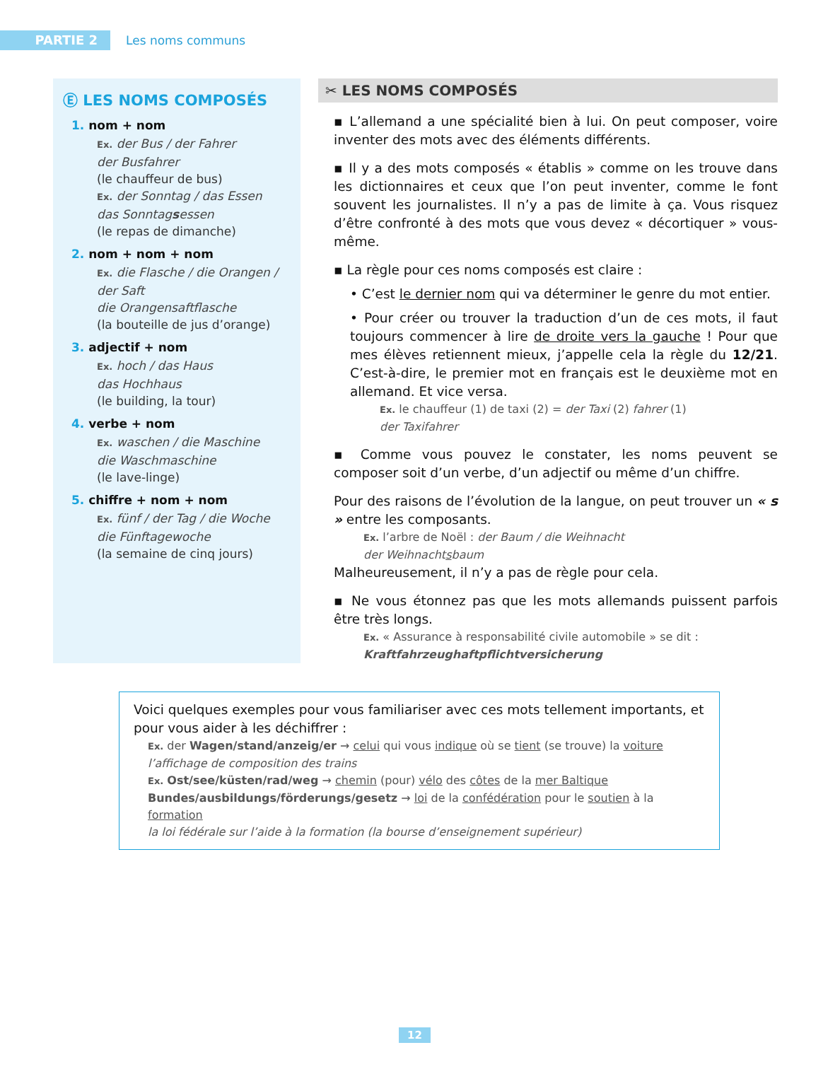PARTIE 2
Les noms communs
Ⓔ LES NOMS COMPOSÉS
1. nom + nom
Ex. der Bus / der Fahrer
der Busfahrer
(le chauffeur de bus)
Ex. der Sonntag / das Essen
das Sonntagsessen
(le repas de dimanche)
2. nom + nom + nom
Ex. die Flasche / die Orangen / der Saft
die Orangensaftflasche
(la bouteille de jus d’orange)
3. adjectif + nom
Ex. hoch / das Haus
das Hochhaus
(le building, la tour)
4. verbe + nom
Ex. waschen / die Maschine
die Waschmaschine
(le lave-linge)
5. chiffre + nom + nom
Ex. fünf / der Tag / die Woche
die Fünftagewoche
(la semaine de cinq jours)
✂ LES NOMS COMPOSÉS
▪ L’allemand a une spécialité bien à lui. On peut composer, voire inventer des mots avec des éléments différents.
▪ Il y a des mots composés « établis » comme on les trouve dans les dictionnaires et ceux que l’on peut inventer, comme le font souvent les journalistes. Il n’y a pas de limite à ça. Vous risquez d’être confronté à des mots que vous devez « décortiquer » vous-même.
▪ La règle pour ces noms composés est claire :
• C’est le dernier nom qui va déterminer le genre du mot entier.
• Pour créer ou trouver la traduction d’un de ces mots, il faut toujours commencer à lire de droite vers la gauche ! Pour que mes élèves retiennent mieux, j’appelle cela la règle du 12/21. C’est-à-dire, le premier mot en français est le deuxième mot en allemand. Et vice versa.
Ex. le chauffeur (1) de taxi (2) = der Taxi (2) fahrer (1)
der Taxifahrer
▪ Comme vous pouvez le constater, les noms peuvent se composer soit d’un verbe, d’un adjectif ou même d’un chiffre.
Pour des raisons de l’évolution de la langue, on peut trouver un « s » entre les composants.
Ex. l’arbre de Noël : der Baum / die Weihnacht
der Weihnachtsbaum
Malheureusement, il n’y a pas de règle pour cela.
▪ Ne vous étonnez pas que les mots allemands puissent parfois être très longs.
Ex. « Assurance à responsabilité civile automobile » se dit :
Kraftfahrzeughaftpflichtversicherung
Voici quelques exemples pour vous familiariser avec ces mots tellement importants, et pour vous aider à les déchiffrer :
Ex. der Wagen/stand/anzeig/er → celui qui vous indique où se tient (se trouve) la voiture
l’affichage de composition des trains
Ex. Ost/see/küsten/rad/weg → chemin (pour) vélo des côtes de la mer Baltique
Bundes/ausbildungs/förderungs/gesetz → loi de la confédération pour le soutien à la formation
la loi fédérale sur l’aide à la formation (la bourse d’enseignement supérieur)
12